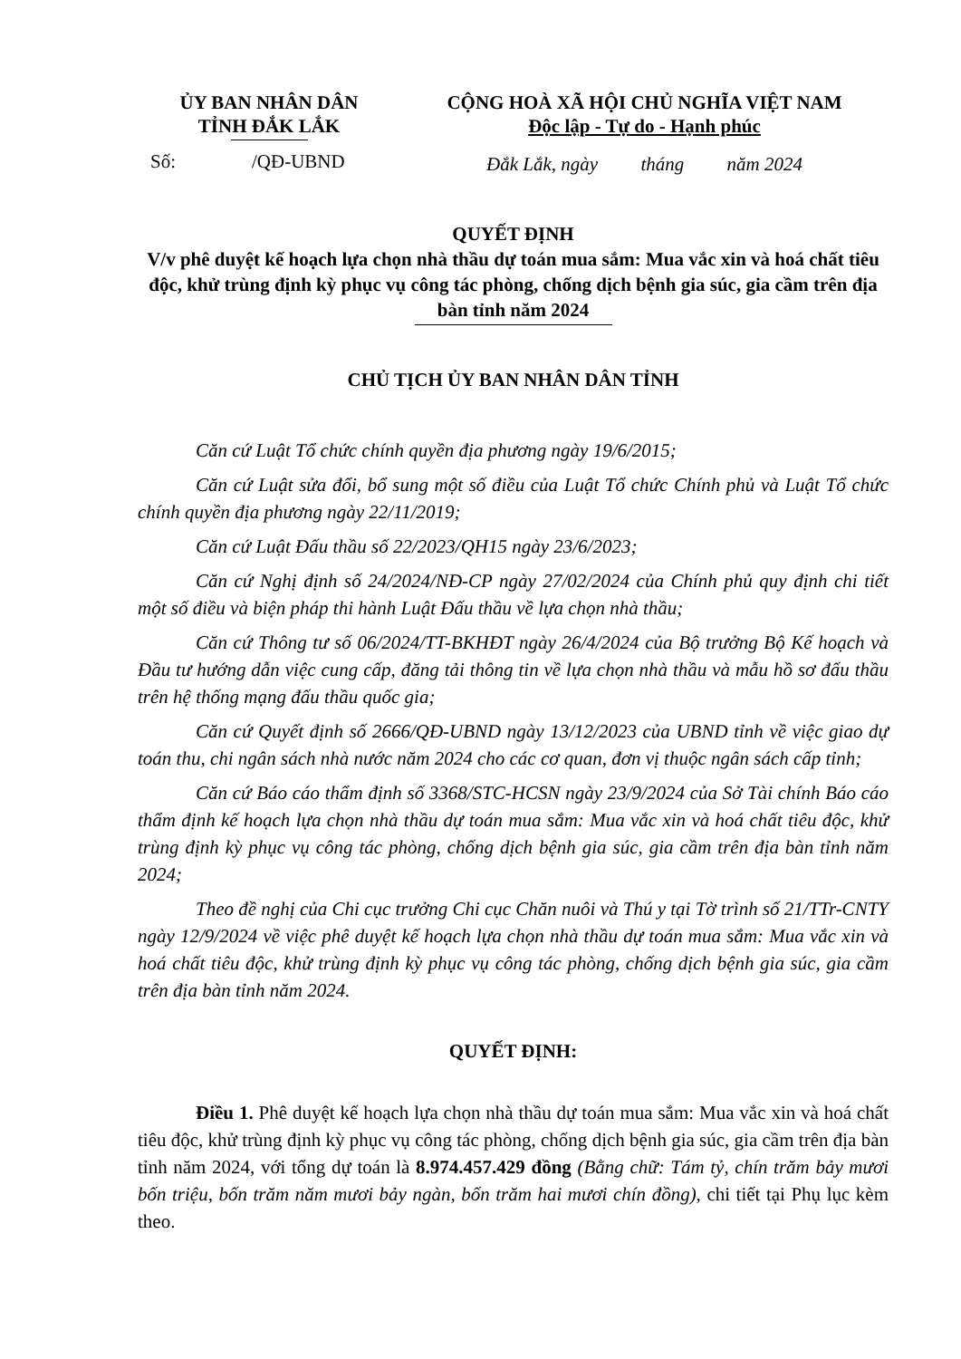ỦY BAN NHÂN DÂN
TỈNH ĐẮK LẮK
Số: /QĐ-UBND
CỘNG HOÀ XÃ HỘI CHỦ NGHĨA VIỆT NAM
Độc lập - Tự do - Hạnh phúc
Đắk Lắk, ngày tháng năm 2024
QUYẾT ĐỊNH
V/v phê duyệt kế hoạch lựa chọn nhà thầu dự toán mua sắm: Mua vắc xin và hoá chất tiêu độc, khử trùng định kỳ phục vụ công tác phòng, chống dịch bệnh gia súc, gia cầm trên địa bàn tỉnh năm 2024
CHỦ TỊCH ỦY BAN NHÂN DÂN TỈNH
Căn cứ Luật Tổ chức chính quyền địa phương ngày 19/6/2015;
Căn cứ Luật sửa đổi, bổ sung một số điều của Luật Tổ chức Chính phủ và Luật Tổ chức chính quyền địa phương ngày 22/11/2019;
Căn cứ Luật Đấu thầu số 22/2023/QH15 ngày 23/6/2023;
Căn cứ Nghị định số 24/2024/NĐ-CP ngày 27/02/2024 của Chính phủ quy định chi tiết một số điều và biện pháp thi hành Luật Đấu thầu về lựa chọn nhà thầu;
Căn cứ Thông tư số 06/2024/TT-BKHĐT ngày 26/4/2024 của Bộ trưởng Bộ Kế hoạch và Đầu tư hướng dẫn việc cung cấp, đăng tải thông tin về lựa chọn nhà thầu và mẫu hồ sơ đấu thầu trên hệ thống mạng đấu thầu quốc gia;
Căn cứ Quyết định số 2666/QĐ-UBND ngày 13/12/2023 của UBND tỉnh về việc giao dự toán thu, chi ngân sách nhà nước năm 2024 cho các cơ quan, đơn vị thuộc ngân sách cấp tỉnh;
Căn cứ Báo cáo thẩm định số 3368/STC-HCSN ngày 23/9/2024 của Sở Tài chính Báo cáo thẩm định kế hoạch lựa chọn nhà thầu dự toán mua sắm: Mua vắc xin và hoá chất tiêu độc, khử trùng định kỳ phục vụ công tác phòng, chống dịch bệnh gia súc, gia cầm trên địa bàn tỉnh năm 2024;
Theo đề nghị của Chi cục trưởng Chi cục Chăn nuôi và Thú y tại Tờ trình số 21/TTr-CNTY ngày 12/9/2024 về việc phê duyệt kế hoạch lựa chọn nhà thầu dự toán mua sắm: Mua vắc xin và hoá chất tiêu độc, khử trùng định kỳ phục vụ công tác phòng, chống dịch bệnh gia súc, gia cầm trên địa bàn tỉnh năm 2024.
QUYẾT ĐỊNH:
Điều 1. Phê duyệt kế hoạch lựa chọn nhà thầu dự toán mua sắm: Mua vắc xin và hoá chất tiêu độc, khử trùng định kỳ phục vụ công tác phòng, chống dịch bệnh gia súc, gia cầm trên địa bàn tỉnh năm 2024, với tổng dự toán là 8.974.457.429 đồng (Bằng chữ: Tám tỷ, chín trăm bảy mươi bốn triệu, bốn trăm năm mươi bảy ngàn, bốn trăm hai mươi chín đồng), chi tiết tại Phụ lục kèm theo.